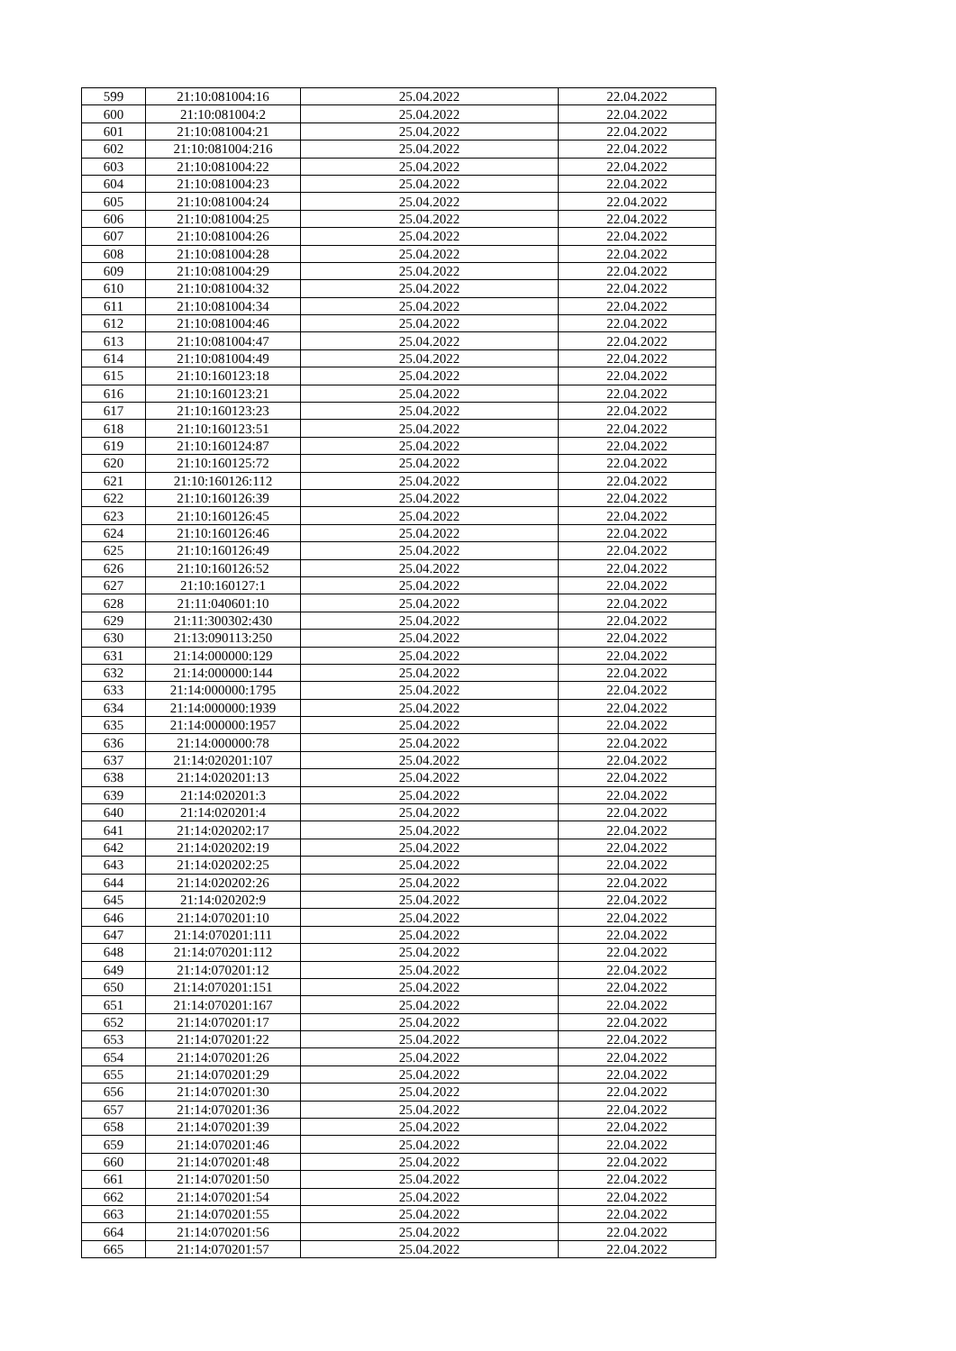| 599 | 21:10:081004:16 | 25.04.2022 | 22.04.2022 |
| 600 | 21:10:081004:2 | 25.04.2022 | 22.04.2022 |
| 601 | 21:10:081004:21 | 25.04.2022 | 22.04.2022 |
| 602 | 21:10:081004:216 | 25.04.2022 | 22.04.2022 |
| 603 | 21:10:081004:22 | 25.04.2022 | 22.04.2022 |
| 604 | 21:10:081004:23 | 25.04.2022 | 22.04.2022 |
| 605 | 21:10:081004:24 | 25.04.2022 | 22.04.2022 |
| 606 | 21:10:081004:25 | 25.04.2022 | 22.04.2022 |
| 607 | 21:10:081004:26 | 25.04.2022 | 22.04.2022 |
| 608 | 21:10:081004:28 | 25.04.2022 | 22.04.2022 |
| 609 | 21:10:081004:29 | 25.04.2022 | 22.04.2022 |
| 610 | 21:10:081004:32 | 25.04.2022 | 22.04.2022 |
| 611 | 21:10:081004:34 | 25.04.2022 | 22.04.2022 |
| 612 | 21:10:081004:46 | 25.04.2022 | 22.04.2022 |
| 613 | 21:10:081004:47 | 25.04.2022 | 22.04.2022 |
| 614 | 21:10:081004:49 | 25.04.2022 | 22.04.2022 |
| 615 | 21:10:160123:18 | 25.04.2022 | 22.04.2022 |
| 616 | 21:10:160123:21 | 25.04.2022 | 22.04.2022 |
| 617 | 21:10:160123:23 | 25.04.2022 | 22.04.2022 |
| 618 | 21:10:160123:51 | 25.04.2022 | 22.04.2022 |
| 619 | 21:10:160124:87 | 25.04.2022 | 22.04.2022 |
| 620 | 21:10:160125:72 | 25.04.2022 | 22.04.2022 |
| 621 | 21:10:160126:112 | 25.04.2022 | 22.04.2022 |
| 622 | 21:10:160126:39 | 25.04.2022 | 22.04.2022 |
| 623 | 21:10:160126:45 | 25.04.2022 | 22.04.2022 |
| 624 | 21:10:160126:46 | 25.04.2022 | 22.04.2022 |
| 625 | 21:10:160126:49 | 25.04.2022 | 22.04.2022 |
| 626 | 21:10:160126:52 | 25.04.2022 | 22.04.2022 |
| 627 | 21:10:160127:1 | 25.04.2022 | 22.04.2022 |
| 628 | 21:11:040601:10 | 25.04.2022 | 22.04.2022 |
| 629 | 21:11:300302:430 | 25.04.2022 | 22.04.2022 |
| 630 | 21:13:090113:250 | 25.04.2022 | 22.04.2022 |
| 631 | 21:14:000000:129 | 25.04.2022 | 22.04.2022 |
| 632 | 21:14:000000:144 | 25.04.2022 | 22.04.2022 |
| 633 | 21:14:000000:1795 | 25.04.2022 | 22.04.2022 |
| 634 | 21:14:000000:1939 | 25.04.2022 | 22.04.2022 |
| 635 | 21:14:000000:1957 | 25.04.2022 | 22.04.2022 |
| 636 | 21:14:000000:78 | 25.04.2022 | 22.04.2022 |
| 637 | 21:14:020201:107 | 25.04.2022 | 22.04.2022 |
| 638 | 21:14:020201:13 | 25.04.2022 | 22.04.2022 |
| 639 | 21:14:020201:3 | 25.04.2022 | 22.04.2022 |
| 640 | 21:14:020201:4 | 25.04.2022 | 22.04.2022 |
| 641 | 21:14:020202:17 | 25.04.2022 | 22.04.2022 |
| 642 | 21:14:020202:19 | 25.04.2022 | 22.04.2022 |
| 643 | 21:14:020202:25 | 25.04.2022 | 22.04.2022 |
| 644 | 21:14:020202:26 | 25.04.2022 | 22.04.2022 |
| 645 | 21:14:020202:9 | 25.04.2022 | 22.04.2022 |
| 646 | 21:14:070201:10 | 25.04.2022 | 22.04.2022 |
| 647 | 21:14:070201:111 | 25.04.2022 | 22.04.2022 |
| 648 | 21:14:070201:112 | 25.04.2022 | 22.04.2022 |
| 649 | 21:14:070201:12 | 25.04.2022 | 22.04.2022 |
| 650 | 21:14:070201:151 | 25.04.2022 | 22.04.2022 |
| 651 | 21:14:070201:167 | 25.04.2022 | 22.04.2022 |
| 652 | 21:14:070201:17 | 25.04.2022 | 22.04.2022 |
| 653 | 21:14:070201:22 | 25.04.2022 | 22.04.2022 |
| 654 | 21:14:070201:26 | 25.04.2022 | 22.04.2022 |
| 655 | 21:14:070201:29 | 25.04.2022 | 22.04.2022 |
| 656 | 21:14:070201:30 | 25.04.2022 | 22.04.2022 |
| 657 | 21:14:070201:36 | 25.04.2022 | 22.04.2022 |
| 658 | 21:14:070201:39 | 25.04.2022 | 22.04.2022 |
| 659 | 21:14:070201:46 | 25.04.2022 | 22.04.2022 |
| 660 | 21:14:070201:48 | 25.04.2022 | 22.04.2022 |
| 661 | 21:14:070201:50 | 25.04.2022 | 22.04.2022 |
| 662 | 21:14:070201:54 | 25.04.2022 | 22.04.2022 |
| 663 | 21:14:070201:55 | 25.04.2022 | 22.04.2022 |
| 664 | 21:14:070201:56 | 25.04.2022 | 22.04.2022 |
| 665 | 21:14:070201:57 | 25.04.2022 | 22.04.2022 |